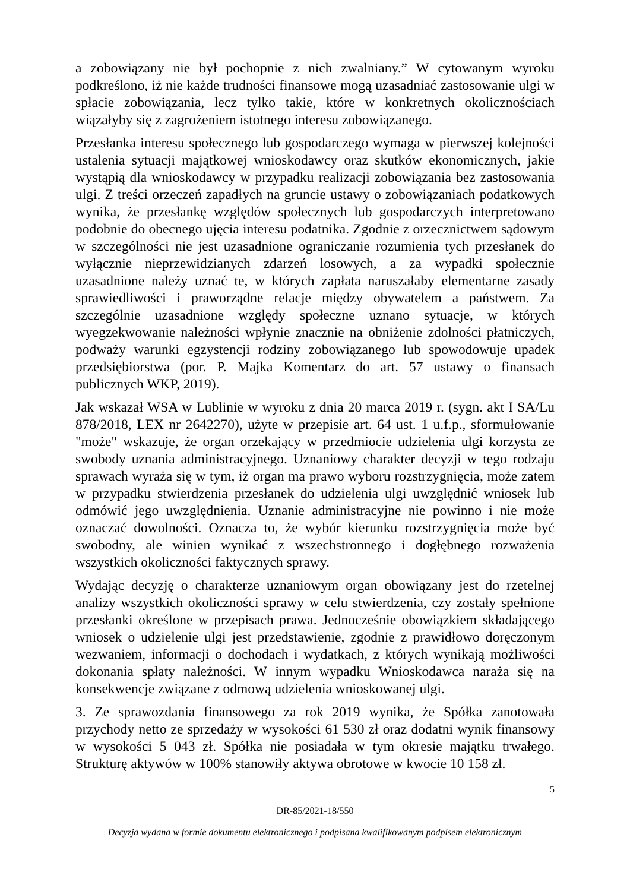a zobowiązany nie był pochopnie z nich zwalniany.” W cytowanym wyroku podkreślono, iż nie każde trudności finansowe mogą uzasadniać zastosowanie ulgi w spłacie zobowiązania, lecz tylko takie, które w konkretnych okolicznościach wiązałyby się z zagrożeniem istotnego interesu zobowiązanego.
Przesłanka interesu społecznego lub gospodarczego wymaga w pierwszej kolejności ustalenia sytuacji majątkowej wnioskodawcy oraz skutków ekonomicznych, jakie wystąpią dla wnioskodawcy w przypadku realizacji zobowiązania bez zastosowania ulgi. Z treści orzeczeń zapadłych na gruncie ustawy o zobowiązaniach podatkowych wynika, że przesłankę względów społecznych lub gospodarczych interpretowano podobnie do obecnego ujęcia interesu podatnika. Zgodnie z orzecznictwem sądowym w szczególności nie jest uzasadnione ograniczanie rozumienia tych przesłanek do wyłącznie nieprzewidzianych zdarzeń losowych, a za wypadki społecznie uzasadnione należy uznać te, w których zapłata naruszałaby elementarne zasady sprawiedliwości i praworządne relacje między obywatelem a państwem. Za szczególnie uzasadnione względy społeczne uznano sytuacje, w których wyegzekwowanie należności wpłynie znacznie na obniżenie zdolności płatniczych, podważy warunki egzystencji rodziny zobowiązanego lub spowodowuje upadek przedsiębiorstwa (por. P. Majka Komentarz do art. 57 ustawy o finansach publicznych WKP, 2019).
Jak wskazał WSA w Lublinie w wyroku z dnia 20 marca 2019 r. (sygn. akt I SA/Lu 878/2018, LEX nr 2642270), użyte w przepisie art. 64 ust. 1 u.f.p., sformułowanie "może" wskazuje, że organ orzekający w przedmiocie udzielenia ulgi korzysta ze swobody uznania administracyjnego. Uznaniowy charakter decyzji w tego rodzaju sprawach wyraża się w tym, iż organ ma prawo wyboru rozstrzygnięcia, może zatem w przypadku stwierdzenia przesłanek do udzielenia ulgi uwzględnić wniosek lub odmówić jego uwzględnienia. Uznanie administracyjne nie powinno i nie może oznaczać dowolności. Oznacza to, że wybór kierunku rozstrzygnięcia może być swobodny, ale winien wynikać z wszechstronnego i dogłębnego rozważenia wszystkich okoliczności faktycznych sprawy.
Wydając decyzję o charakterze uznaniowym organ obowiązany jest do rzetelnej analizy wszystkich okoliczności sprawy w celu stwierdzenia, czy zostały spełnione przesłanki określone w przepisach prawa. Jednocześnie obowiązkiem składającego wniosek o udzielenie ulgi jest przedstawienie, zgodnie z prawidłowo doręczonym wezwaniem, informacji o dochodach i wydatkach, z których wynikają możliwości dokonania spłaty należności. W innym wypadku Wnioskodawca naraża się na konsekwencje związane z odmową udzielenia wnioskowanej ulgi.
3. Ze sprawozdania finansowego za rok 2019 wynika, że Spółka zanotowała przychody netto ze sprzedaży w wysokości 61 530 zł oraz dodatni wynik finansowy w wysokości 5 043 zł. Spółka nie posiadała w tym okresie majątku trwałego. Strukturę aktywów w 100% stanowiły aktywa obrotowe w kwocie 10 158 zł.
5
DR-85/2021-18/550
Decyzja wydana w formie dokumentu elektronicznego i podpisana kwalifikowanym podpisem elektronicznym